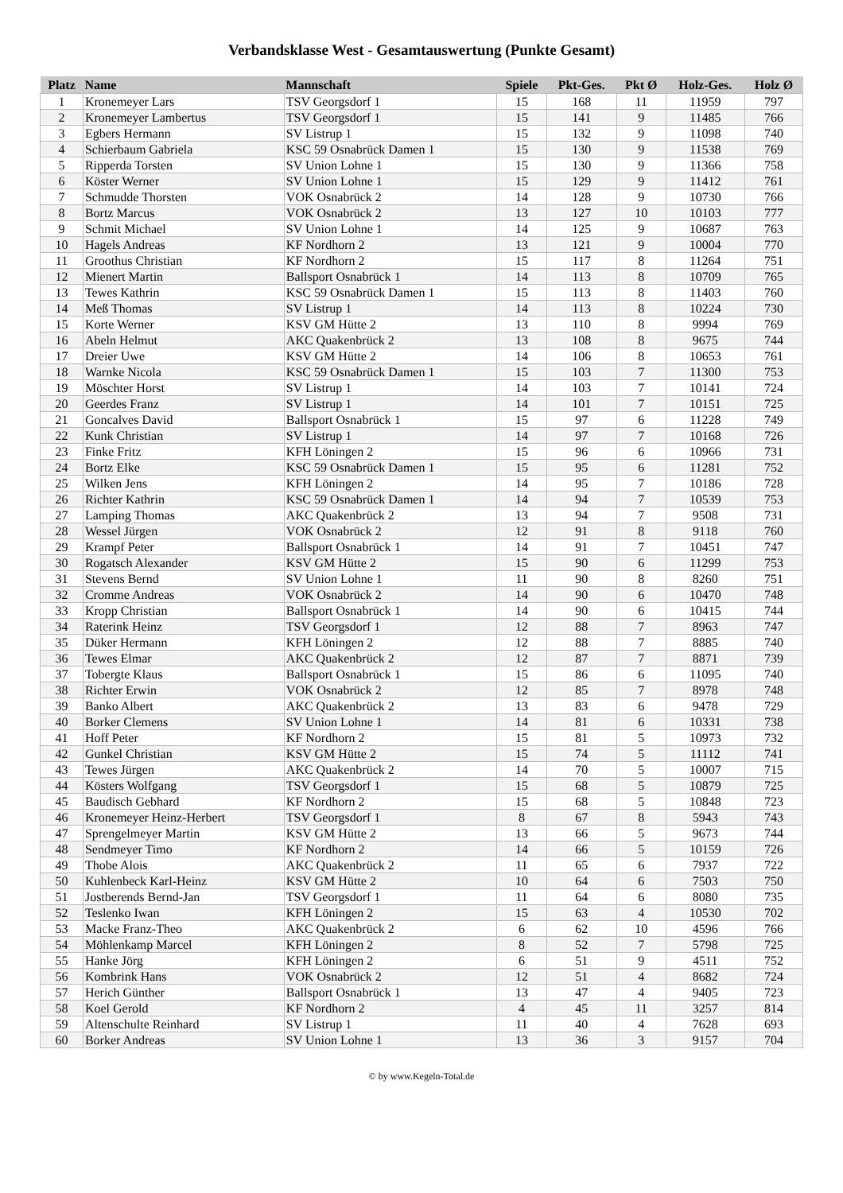Verbandsklasse West - Gesamtauswertung (Punkte Gesamt)
| Platz | Name | Mannschaft | Spiele | Pkt-Ges. | Pkt Ø | Holz-Ges. | Holz Ø |
| --- | --- | --- | --- | --- | --- | --- | --- |
| 1 | Kronemeyer Lars | TSV Georgsdorf 1 | 15 | 168 | 11 | 11959 | 797 |
| 2 | Kronemeyer Lambertus | TSV Georgsdorf 1 | 15 | 141 | 9 | 11485 | 766 |
| 3 | Egbers Hermann | SV Listrup 1 | 15 | 132 | 9 | 11098 | 740 |
| 4 | Schierbaum Gabriela | KSC 59 Osnabrück Damen 1 | 15 | 130 | 9 | 11538 | 769 |
| 5 | Ripperda Torsten | SV Union Lohne 1 | 15 | 130 | 9 | 11366 | 758 |
| 6 | Köster Werner | SV Union Lohne 1 | 15 | 129 | 9 | 11412 | 761 |
| 7 | Schmudde Thorsten | VOK Osnabrück 2 | 14 | 128 | 9 | 10730 | 766 |
| 8 | Bortz Marcus | VOK Osnabrück 2 | 13 | 127 | 10 | 10103 | 777 |
| 9 | Schmit Michael | SV Union Lohne 1 | 14 | 125 | 9 | 10687 | 763 |
| 10 | Hagels Andreas | KF Nordhorn 2 | 13 | 121 | 9 | 10004 | 770 |
| 11 | Groothus Christian | KF Nordhorn 2 | 15 | 117 | 8 | 11264 | 751 |
| 12 | Mienert Martin | Ballsport Osnabrück 1 | 14 | 113 | 8 | 10709 | 765 |
| 13 | Tewes Kathrin | KSC 59 Osnabrück Damen 1 | 15 | 113 | 8 | 11403 | 760 |
| 14 | Meß Thomas | SV Listrup 1 | 14 | 113 | 8 | 10224 | 730 |
| 15 | Korte Werner | KSV GM Hütte 2 | 13 | 110 | 8 | 9994 | 769 |
| 16 | Abeln Helmut | AKC Quakenbrück 2 | 13 | 108 | 8 | 9675 | 744 |
| 17 | Dreier Uwe | KSV GM Hütte 2 | 14 | 106 | 8 | 10653 | 761 |
| 18 | Warnke Nicola | KSC 59 Osnabrück Damen 1 | 15 | 103 | 7 | 11300 | 753 |
| 19 | Möschter Horst | SV Listrup 1 | 14 | 103 | 7 | 10141 | 724 |
| 20 | Geerdes Franz | SV Listrup 1 | 14 | 101 | 7 | 10151 | 725 |
| 21 | Goncalves David | Ballsport Osnabrück 1 | 15 | 97 | 6 | 11228 | 749 |
| 22 | Kunk Christian | SV Listrup 1 | 14 | 97 | 7 | 10168 | 726 |
| 23 | Finke Fritz | KFH Löningen 2 | 15 | 96 | 6 | 10966 | 731 |
| 24 | Bortz Elke | KSC 59 Osnabrück Damen 1 | 15 | 95 | 6 | 11281 | 752 |
| 25 | Wilken Jens | KFH Löningen 2 | 14 | 95 | 7 | 10186 | 728 |
| 26 | Richter Kathrin | KSC 59 Osnabrück Damen 1 | 14 | 94 | 7 | 10539 | 753 |
| 27 | Lamping Thomas | AKC Quakenbrück 2 | 13 | 94 | 7 | 9508 | 731 |
| 28 | Wessel Jürgen | VOK Osnabrück 2 | 12 | 91 | 8 | 9118 | 760 |
| 29 | Krampf Peter | Ballsport Osnabrück 1 | 14 | 91 | 7 | 10451 | 747 |
| 30 | Rogatsch Alexander | KSV GM Hütte 2 | 15 | 90 | 6 | 11299 | 753 |
| 31 | Stevens Bernd | SV Union Lohne 1 | 11 | 90 | 8 | 8260 | 751 |
| 32 | Cromme Andreas | VOK Osnabrück 2 | 14 | 90 | 6 | 10470 | 748 |
| 33 | Kropp Christian | Ballsport Osnabrück 1 | 14 | 90 | 6 | 10415 | 744 |
| 34 | Raterink Heinz | TSV Georgsdorf 1 | 12 | 88 | 7 | 8963 | 747 |
| 35 | Düker Hermann | KFH Löningen 2 | 12 | 88 | 7 | 8885 | 740 |
| 36 | Tewes Elmar | AKC Quakenbrück 2 | 12 | 87 | 7 | 8871 | 739 |
| 37 | Tobergte Klaus | Ballsport Osnabrück 1 | 15 | 86 | 6 | 11095 | 740 |
| 38 | Richter Erwin | VOK Osnabrück 2 | 12 | 85 | 7 | 8978 | 748 |
| 39 | Banko Albert | AKC Quakenbrück 2 | 13 | 83 | 6 | 9478 | 729 |
| 40 | Borker Clemens | SV Union Lohne 1 | 14 | 81 | 6 | 10331 | 738 |
| 41 | Hoff Peter | KF Nordhorn 2 | 15 | 81 | 5 | 10973 | 732 |
| 42 | Gunkel Christian | KSV GM Hütte 2 | 15 | 74 | 5 | 11112 | 741 |
| 43 | Tewes Jürgen | AKC Quakenbrück 2 | 14 | 70 | 5 | 10007 | 715 |
| 44 | Kösters Wolfgang | TSV Georgsdorf 1 | 15 | 68 | 5 | 10879 | 725 |
| 45 | Baudisch Gebhard | KF Nordhorn 2 | 15 | 68 | 5 | 10848 | 723 |
| 46 | Kronemeyer Heinz-Herbert | TSV Georgsdorf 1 | 8 | 67 | 8 | 5943 | 743 |
| 47 | Sprengelmeyer Martin | KSV GM Hütte 2 | 13 | 66 | 5 | 9673 | 744 |
| 48 | Sendmeyer Timo | KF Nordhorn 2 | 14 | 66 | 5 | 10159 | 726 |
| 49 | Thobe Alois | AKC Quakenbrück 2 | 11 | 65 | 6 | 7937 | 722 |
| 50 | Kuhlenbeck Karl-Heinz | KSV GM Hütte 2 | 10 | 64 | 6 | 7503 | 750 |
| 51 | Jostberends Bernd-Jan | TSV Georgsdorf 1 | 11 | 64 | 6 | 8080 | 735 |
| 52 | Teslenko Iwan | KFH Löningen 2 | 15 | 63 | 4 | 10530 | 702 |
| 53 | Macke Franz-Theo | AKC Quakenbrück 2 | 6 | 62 | 10 | 4596 | 766 |
| 54 | Möhlenkamp Marcel | KFH Löningen 2 | 8 | 52 | 7 | 5798 | 725 |
| 55 | Hanke Jörg | KFH Löningen 2 | 6 | 51 | 9 | 4511 | 752 |
| 56 | Kombrink Hans | VOK Osnabrück 2 | 12 | 51 | 4 | 8682 | 724 |
| 57 | Herich Günther | Ballsport Osnabrück 1 | 13 | 47 | 4 | 9405 | 723 |
| 58 | Koel Gerold | KF Nordhorn 2 | 4 | 45 | 11 | 3257 | 814 |
| 59 | Altenschulte Reinhard | SV Listrup 1 | 11 | 40 | 4 | 7628 | 693 |
| 60 | Borker Andreas | SV Union Lohne 1 | 13 | 36 | 3 | 9157 | 704 |
© by www.Kegeln-Total.de